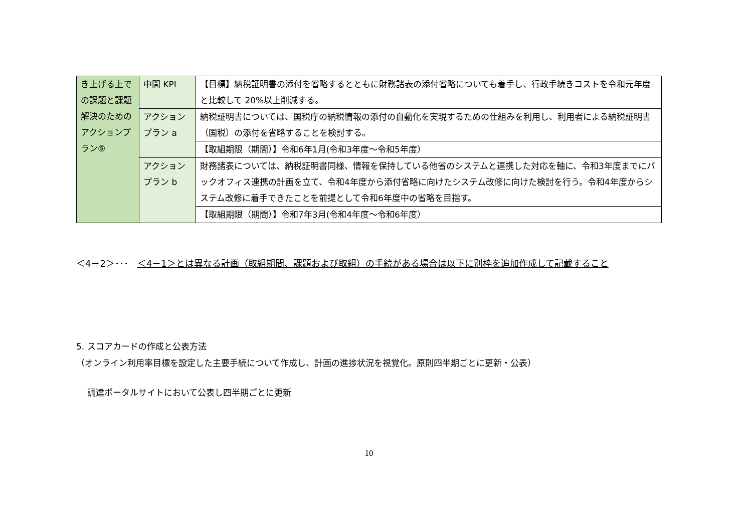| き上げる上での課題と課題解決のためのアクションプラン⑤ | 中間 KPI | 【目標】納税証明書の添付を省略するとともに財務諸表の添付省略についても着手し、行政手続きコストを令和元年度と比較して 20%以上削減する。 |
| | アクション プラン a | 納税証明書については、国税庁の納税情報の添付の自動化を実現するための仕組みを利用し、利用者による納税証明書（国税）の添付を省略することを検討する。 |
| | | 【取組期限（期間）】令和6年1月(令和3年度～令和5年度） |
| | アクション プラン b | 財務諸表については、納税証明書同様、情報を保持している他省のシステムと連携した対応を軸に、令和3年度までにバックオフィス連携の計画を立て、令和4年度から添付省略に向けたシステム改修に向けた検討を行う。令和4年度からシステム改修に着手できたことを前提として令和6年度中の省略を目指す。 |
| | | 【取組期限（期間）】令和7年3月(令和4年度～令和6年度） |
＜4－2＞･･･　＜4－1＞とは異なる計画（取組期間、課題および取組）の手続がある場合は以下に別枠を追加作成して記載すること
5. スコアカードの作成と公表方法
（オンライン利用率目標を設定した主要手続について作成し、計画の進捗状況を視覚化。原則四半期ごとに更新・公表）
調達ポータルサイトにおいて公表し四半期ごとに更新
10